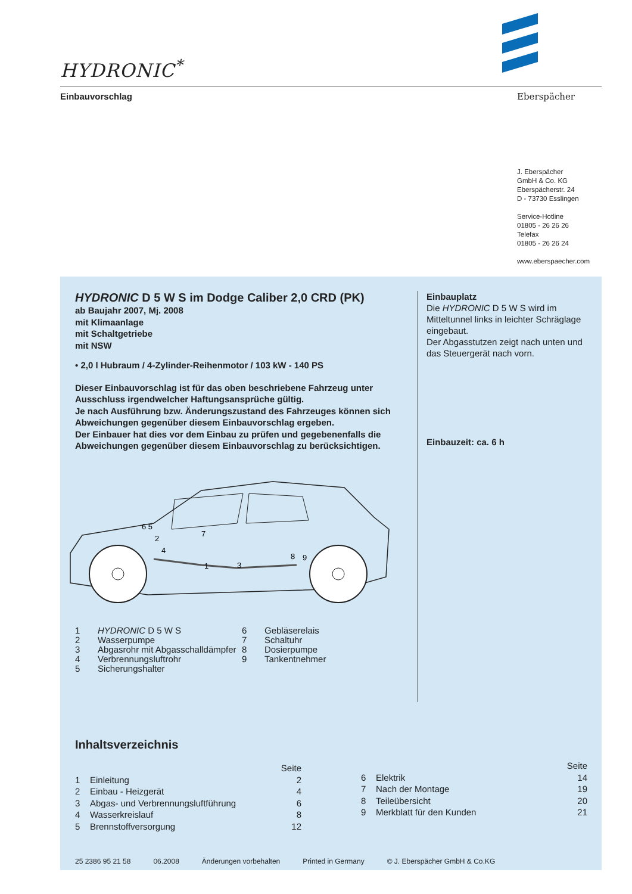HYDRONIC<sup>*</sup>
Einbauvorschlag Eberspächer
J. Eberspächer
GmbH & Co. KG
Eberspächerstr. 24
D - 73730 Esslingen
Service-Hotline
01805 - 26 26 26
Telefax
01805 - 26 26 24
www.eberspaecher.com
HYDRONIC D 5 W S im Dodge Caliber 2,0 CRD (PK)
ab Baujahr 2007, Mj. 2008
mit Klimaanlage
mit Schaltgetriebe
mit NSW
• 2,0 l Hubraum / 4-Zylinder-Reihenmotor / 103 kW - 140 PS
Dieser Einbauvorschlag ist für das oben beschriebene Fahrzeug unter Ausschluss irgendwelcher Haftungsansprüche gültig.
Je nach Ausführung bzw. Änderungszustand des Fahrzeuges können sich Abweichungen gegenüber diesem Einbauvorschlag ergeben.
Der Einbauer hat dies vor dem Einbau zu prüfen und gegebenenfalls die Abweichungen gegenüber diesem Einbauvorschlag zu berücksichtigen.
6 5
2
4
7
1
3
8
9
1 HYDRONIC D 5 W S
2 Wasserpumpe
3 Abgasrohr mit Abgasschalldämpfer
4 Verbrennungsluftrohr
5 Sicherungshalter
6 Gebläserelais
7 Schaltuhr
8 Dosierpumpe
9 Tankentnehmer
Einbauplatz
Die HYDRONIC D 5 W S wird im Mitteltunnel links in leichter Schräglage eingebaut.
Der Abgasstutzen zeigt nach unten und das Steuergerät nach vorn.
Einbauzeit: ca. 6 h
Inhaltsverzeichnis
| | | Seite |
| 1 | Einleitung | 2 |
| 2 | Einbau - Heizgerät | 4 |
| 3 | Abgas- und Verbrennungsluftführung | 6 |
| 4 | Wasserkreislauf | 8 |
| 5 | Brennstoffversorgung | 12 |
| | | Seite |
| 6 | Elektrik | 14 |
| 7 | Nach der Montage | 19 |
| 8 | Teileübersicht | 20 |
| 9 | Merkblatt für den Kunden | 21 |
25 2386 95 21 58 06.2008 Änderungen vorbehalten Printed in Germany © J. Eberspächer GmbH & Co.KG